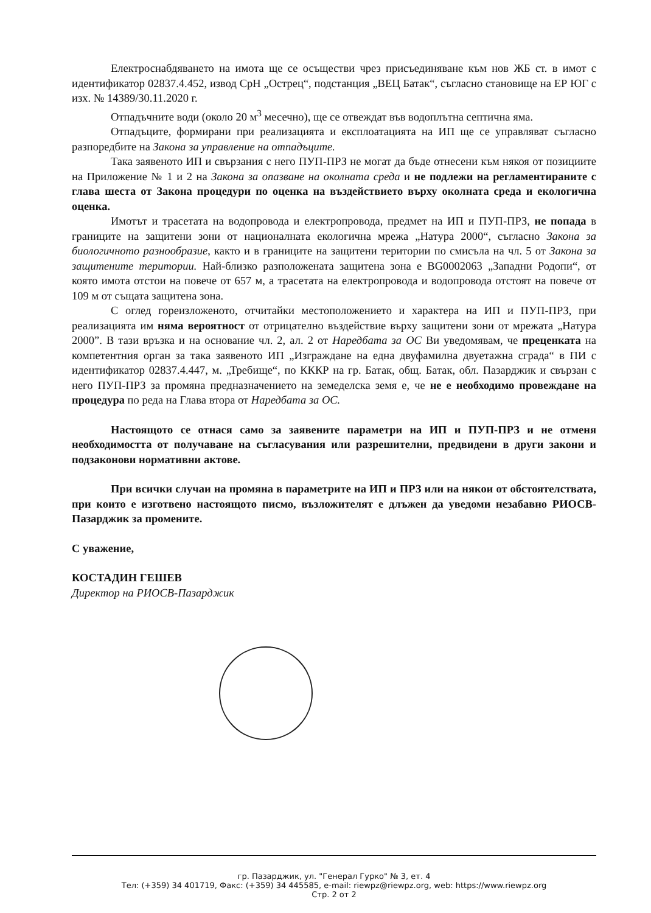Електроснабдяването на имота ще се осъществи чрез присъединяване към нов ЖБ ст. в имот с идентификатор 02837.4.452, извод СрН „Острец“, подстанция „ВЕЦ Батак“, съгласно становище на ЕР ЮГ с изх. № 14389/30.11.2020 г.
Отпадъчните води (около 20 м<sup>3</sup> месечно), ще се отвеждат във водоплътна септична яма.
Отпадъците, формирани при реализацията и експлоатацията на ИП ще се управляват съгласно разпоредбите на Закона за управление на отпадъците.
Така заявеното ИП и свързания с него ПУП-ПРЗ не могат да бъде отнесени към някоя от позициите на Приложение № 1 и 2 на Закона за опазване на околната среда и не подлежи на регламентираните с глава шеста от Закона процедури по оценка на въздействието върху околната среда и екологична оценка.
Имотът и трасетата на водопровода и електропровода, предмет на ИП и ПУП-ПРЗ, не попада в границите на защитени зони от националната екологична мрежа „Натура 2000“, съгласно Закона за биологичното разнообразие, както и в границите на защитени територии по смисъла на чл. 5 от Закона за защитените територии. Най-близко разположената защитена зона е BG0002063 „Западни Родопи“, от която имота отстои на повече от 657 м, а трасетата на електропровода и водопровода отстоят на повече от 109 м от същата защитена зона.
С оглед гореизложеното, отчитайки местоположението и характера на ИП и ПУП-ПРЗ, при реализацията им няма вероятност от отрицателно въздействие върху защитени зони от мрежата „Натура 2000”. В тази връзка и на основание чл. 2, ал. 2 от Наредбата за ОС Ви уведомявам, че преценката на компетентния орган за така заявеното ИП „Изграждане на една двуфамилна двуетажна сграда“ в ПИ с идентификатор 02837.4.447, м. „Требище“, по КККР на гр. Батак, общ. Батак, обл. Пазарджик и свързан с него ПУП-ПРЗ за промяна предназначението на земеделска земя е, че не е необходимо провеждане на процедура по реда на Глава втора от Наредбата за ОС.
Настоящото се отнася само за заявените параметри на ИП и ПУП-ПРЗ и не отменя необходимостта от получаване на съгласувания или разрешителни, предвидени в други закони и подзаконови нормативни актове.
При всички случаи на промяна в параметрите на ИП и ПРЗ или на някои от обстоятелствата, при които е изготвено настоящото писмо, възложителят е длъжен да уведоми незабавно РИОСВ-Пазарджик за промените.
С уважение,
КОСТАДИН ГЕШЕВ
Директор на РИОСВ-Пазарджик
гр. Пазарджик, ул. "Генерал Гурко" № 3, ет. 4
Тел: (+359) 34 401719, Факс: (+359) 34 445585, e-mail: riewpz@riewpz.org, web: https://www.riewpz.org
Стр. 2 от 2